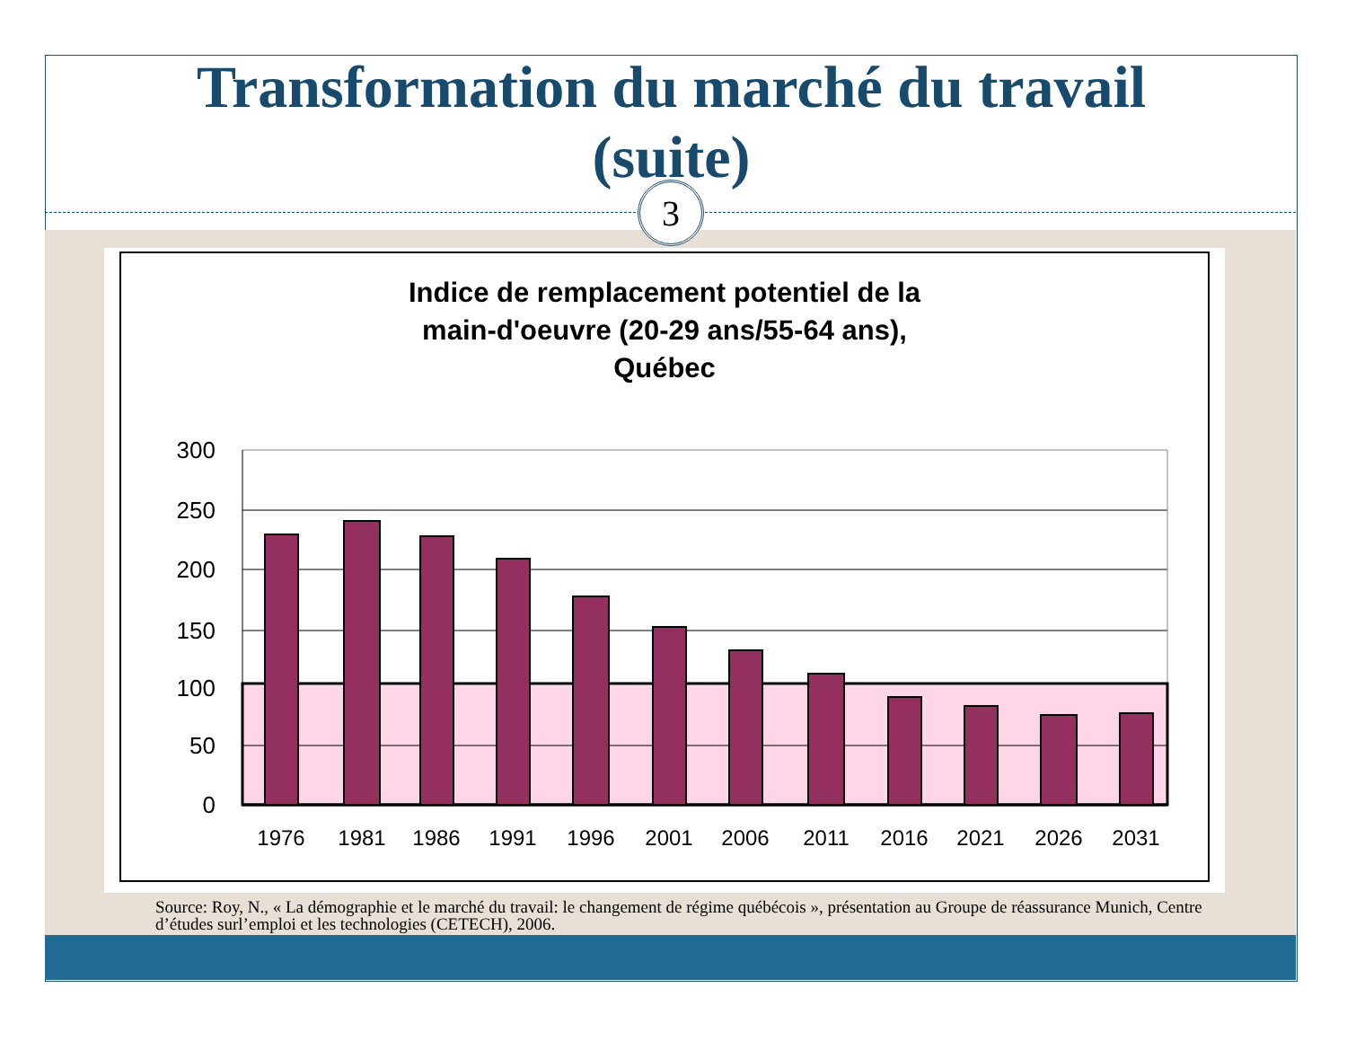Transformation du marché du travail
(suite)
3
Indice de remplacement potentiel de la
main-d'oeuvre (20-29 ans/55-64 ans),
Québec
300
250
200
150
100
50
0
1976
1981
1986
1991
1996
2001
2006
2011
2016
2021
2026
2031
Source: Roy, N., « La démographie et le marché du travail: le changement de régime québécois », présentation au Groupe de réassurance Munich, Centre d’études surl’emploi et les technologies (CETECH), 2006.